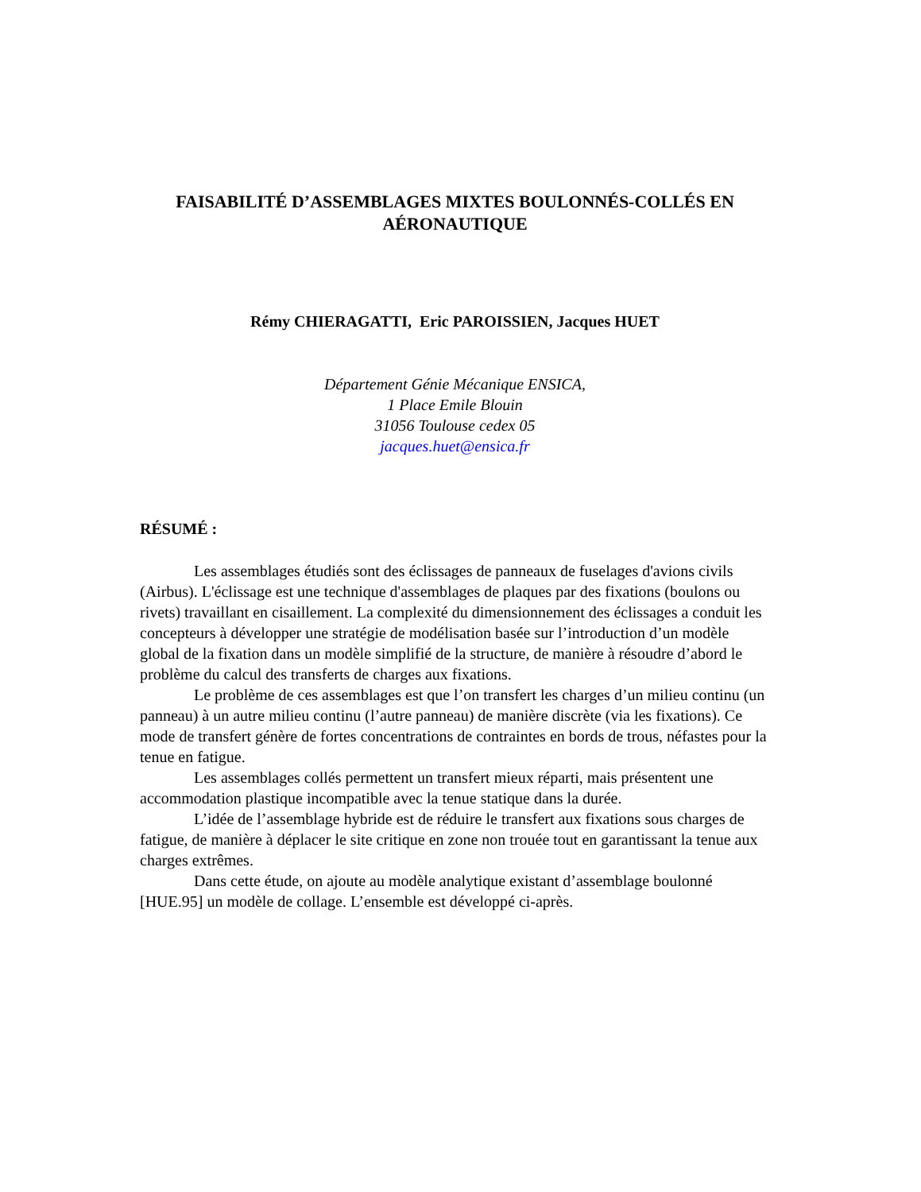FAISABILITÉ D’ASSEMBLAGES MIXTES BOULONNÉS-COLLÉS EN AÉRONAUTIQUE
Rémy CHIERAGATTI, Eric PAROISSIEN, Jacques HUET
Département Génie Mécanique ENSICA,
1 Place Emile Blouin
31056 Toulouse cedex 05
jacques.huet@ensica.fr
RÉSUMÉ :
Les assemblages étudiés sont des éclissages de panneaux de fuselages d'avions civils (Airbus). L'éclissage est une technique d'assemblages de plaques par des fixations (boulons ou rivets) travaillant en cisaillement. La complexité du dimensionnement des éclissages a conduit les concepteurs à développer une stratégie de modélisation basée sur l’introduction d’un modèle global de la fixation dans un modèle simplifié de la structure, de manière à résoudre d’abord le problème du calcul des transferts de charges aux fixations.
Le problème de ces assemblages est que l’on transfert les charges d’un milieu continu (un panneau) à un autre milieu continu (l’autre panneau) de manière discrète (via les fixations). Ce mode de transfert génère de fortes concentrations de contraintes en bords de trous, néfastes pour la tenue en fatigue.
Les assemblages collés permettent un transfert mieux réparti, mais présentent une accommodation plastique incompatible avec la tenue statique dans la durée.
L’idée de l’assemblage hybride est de réduire le transfert aux fixations sous charges de fatigue, de manière à déplacer le site critique en zone non trouée tout en garantissant la tenue aux charges extrêmes.
Dans cette étude, on ajoute au modèle analytique existant d’assemblage boulonné [HUE.95] un modèle de collage. L’ensemble est développé ci-après.